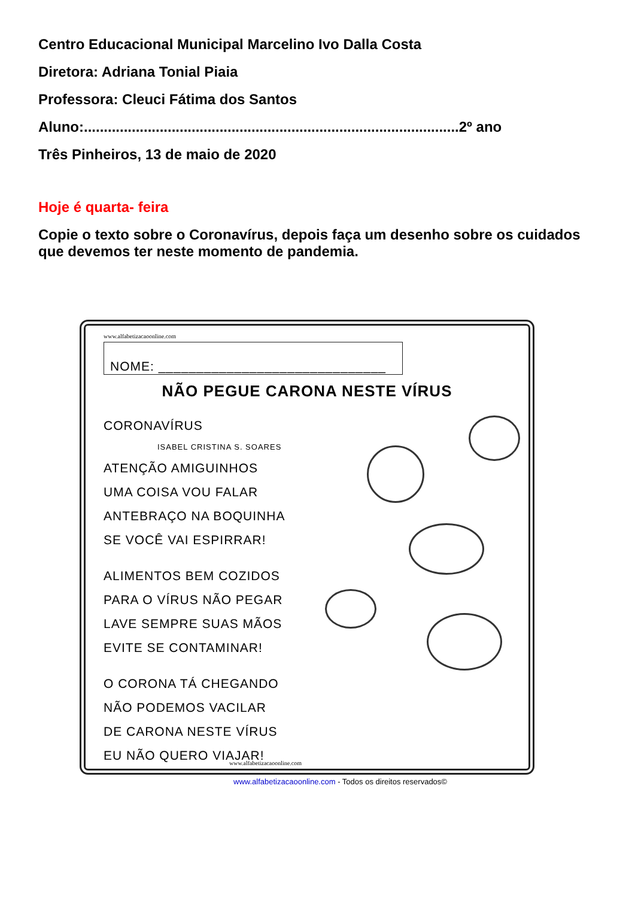Centro Educacional Municipal Marcelino Ivo Dalla Costa
Diretora: Adriana Tonial Piaia
Professora: Cleuci Fátima dos Santos
Aluno:..............................................................................................2º ano
Três Pinheiros, 13 de maio de 2020
Hoje é quarta- feira
Copie o texto sobre o Coronavírus, depois faça um desenho sobre os cuidados que devemos ter neste momento de pandemia.
www.alfabetizacaoonline.com
NOME: ______________________________
NÃO PEGUE CARONA NESTE VÍRUS
CORONAVÍRUS
ISABEL CRISTINA S. SOARES
ATENÇÃO AMIGUINHOS
UMA COISA VOU FALAR
ANTEBRAÇO NA BOQUINHA
SE VOCÊ VAI ESPIRRAR!
ALIMENTOS BEM COZIDOS
PARA O VÍRUS NÃO PEGAR
LAVE SEMPRE SUAS MÃOS
EVITE SE CONTAMINAR!
O CORONA TÁ CHEGANDO
NÃO PODEMOS VACILAR
DE CARONA NESTE VÍRUS
EU NÃO QUERO VIAJAR!
www.alfabetizacaoonline.com
www.alfabetizacaoonline.com - Todos os direitos reservados©